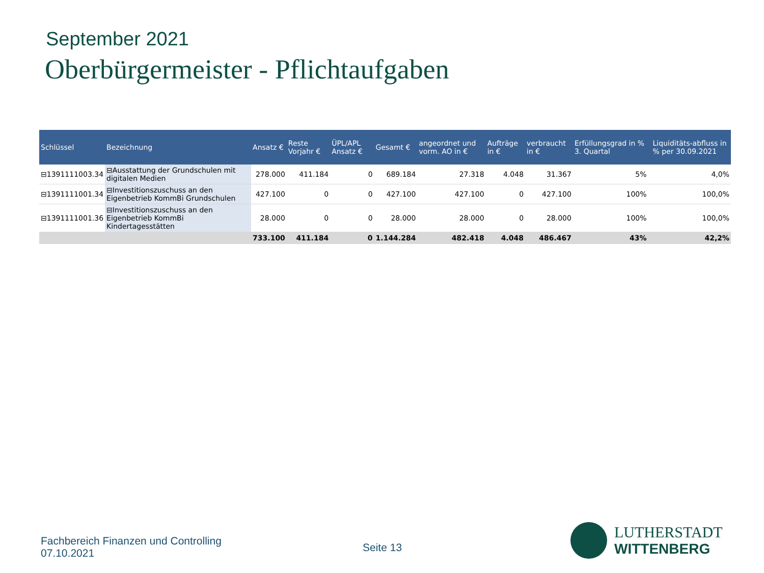September 2021
Oberbürgermeister - Pflichtaufgaben
| Schlüssel | Bezeichnung | Ansatz € | Reste Vorjahr € | ÜPL/APL Ansatz € | Gesamt € | angeordnet und vorm. AO in € | Aufträge in € | verbraucht in € | Erfüllungsgrad in % 3. Quartal | | Liquiditäts-abfluss in % per 30.09.2021 |
| --- | --- | --- | --- | --- | --- | --- | --- | --- | --- | --- | --- |
| ⊟1391111003.34 | ⊟Ausstattung der Grundschulen mit digitalen Medien | 278.000 | 411.184 | 0 | 689.184 | 27.318 | 4.048 | 31.367 | 5% | | 4,0% |
| ⊟1391111001.34 | ⊟Investitionszuschuss an den Eigenbetrieb KommBi Grundschulen | 427.100 | 0 | 0 | 427.100 | 427.100 | 0 | 427.100 | 100% | | 100,0% |
| ⊟1391111001.36 | ⊟Investitionszuschuss an den Eigenbetrieb KommBi Kindertagesstätten | 28.000 | 0 | 0 | 28.000 | 28.000 | 0 | 28.000 | 100% | | 100,0% |
| | | 733.100 | 411.184 | 0 | 1.144.284 | 482.418 | 4.048 | 486.467 | 43% | | 42,2% |
Fachbereich Finanzen und Controlling
07.10.2021
Seite 13
LUTHERSTADT
WITTENBERG